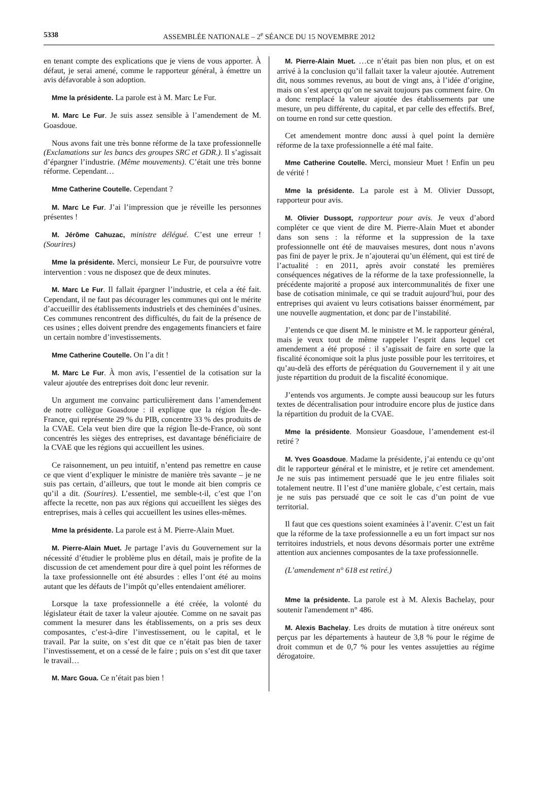5338 ASSEMBLÉE NATIONALE – 2<sup>e</sup> SÉANCE DU 15 NOVEMBRE 2012
en tenant compte des explications que je viens de vous apporter. À défaut, je serai amené, comme le rapporteur général, à émettre un avis défavorable à son adoption.
Mme la présidente. La parole est à M. Marc Le Fur.
M. Marc Le Fur. Je suis assez sensible à l’amendement de M. Goasdoue.
Nous avons fait une très bonne réforme de la taxe professionnelle (Exclamations sur les bancs des groupes SRC et GDR.). Il s’agissait d’épargner l’industrie. (Même mouvements). C’était une très bonne réforme. Cependant…
Mme Catherine Coutelle. Cependant ?
M. Marc Le Fur. J’ai l’impression que je réveille les personnes présentes !
M. Jérôme Cahuzac, ministre délégué. C’est une erreur ! (Sourires)
Mme la présidente. Merci, monsieur Le Fur, de poursuivre votre intervention : vous ne disposez que de deux minutes.
M. Marc Le Fur. Il fallait épargner l’industrie, et cela a été fait. Cependant, il ne faut pas décourager les communes qui ont le mérite d’accueillir des établissements industriels et des cheminées d’usines. Ces communes rencontrent des difficultés, du fait de la présence de ces usines ; elles doivent prendre des engagements financiers et faire un certain nombre d’investissements.
Mme Catherine Coutelle. On l’a dit !
M. Marc Le Fur. À mon avis, l’essentiel de la cotisation sur la valeur ajoutée des entreprises doit donc leur revenir.
Un argument me convainc particulièrement dans l’amendement de notre collègue Goasdoue : il explique que la région Île-de-France, qui représente 29 % du PIB, concentre 33 % des produits de la CVAE. Cela veut bien dire que la région Île-de-France, où sont concentrés les sièges des entreprises, est davantage bénéficiaire de la CVAE que les régions qui accueillent les usines.
Ce raisonnement, un peu intuitif, n’entend pas remettre en cause ce que vient d’expliquer le ministre de manière très savante – je ne suis pas certain, d’ailleurs, que tout le monde ait bien compris ce qu’il a dit. (Sourires). L’essentiel, me semble-t-il, c’est que l’on affecte la recette, non pas aux régions qui accueillent les sièges des entreprises, mais à celles qui accueillent les usines elles-mêmes.
Mme la présidente. La parole est à M. Pierre-Alain Muet.
M. Pierre-Alain Muet. Je partage l’avis du Gouvernement sur la nécessité d’étudier le problème plus en détail, mais je profite de la discussion de cet amendement pour dire à quel point les réformes de la taxe professionnelle ont été absurdes : elles l’ont été au moins autant que les défauts de l’impôt qu’elles entendaient améliorer.
Lorsque la taxe professionnelle a été créée, la volonté du législateur était de taxer la valeur ajoutée. Comme on ne savait pas comment la mesurer dans les établissements, on a pris ses deux composantes, c’est-à-dire l’investissement, ou le capital, et le travail. Par la suite, on s’est dit que ce n’était pas bien de taxer l’investissement, et on a cessé de le faire ; puis on s’est dit que taxer le travail…
M. Marc Goua. Ce n’était pas bien !
M. Pierre-Alain Muet. …ce n’était pas bien non plus, et on est arrivé à la conclusion qu’il fallait taxer la valeur ajoutée. Autrement dit, nous sommes revenus, au bout de vingt ans, à l’idée d’origine, mais on s’est aperçu qu’on ne savait toujours pas comment faire. On a donc remplacé la valeur ajoutée des établissements par une mesure, un peu différente, du capital, et par celle des effectifs. Bref, on tourne en rond sur cette question.
Cet amendement montre donc aussi à quel point la dernière réforme de la taxe professionnelle a été mal faite.
Mme Catherine Coutelle. Merci, monsieur Muet ! Enfin un peu de vérité !
Mme la présidente. La parole est à M. Olivier Dussopt, rapporteur pour avis.
M. Olivier Dussopt, rapporteur pour avis. Je veux d’abord compléter ce que vient de dire M. Pierre-Alain Muet et abonder dans son sens : la réforme et la suppression de la taxe professionnelle ont été de mauvaises mesures, dont nous n’avons pas fini de payer le prix. Je n’ajouterai qu’un élément, qui est tiré de l’actualité : en 2011, après avoir constaté les premières conséquences négatives de la réforme de la taxe professionnelle, la précédente majorité a proposé aux intercommunalités de fixer une base de cotisation minimale, ce qui se traduit aujourd’hui, pour des entreprises qui avaient vu leurs cotisations baisser énormément, par une nouvelle augmentation, et donc par de l’instabilité.
J’entends ce que disent M. le ministre et M. le rapporteur général, mais je veux tout de même rappeler l’esprit dans lequel cet amendement a été proposé : il s’agissait de faire en sorte que la fiscalité économique soit la plus juste possible pour les territoires, et qu’au-delà des efforts de péréquation du Gouvernement il y ait une juste répartition du produit de la fiscalité économique.
J’entends vos arguments. Je compte aussi beaucoup sur les futurs textes de décentralisation pour introduire encore plus de justice dans la répartition du produit de la CVAE.
Mme la présidente. Monsieur Goasdoue, l’amendement est-il retiré ?
M. Yves Goasdoue. Madame la présidente, j’ai entendu ce qu’ont dit le rapporteur général et le ministre, et je retire cet amendement. Je ne suis pas intimement persuadé que le jeu entre filiales soit totalement neutre. Il l’est d’une manière globale, c’est certain, mais je ne suis pas persuadé que ce soit le cas d’un point de vue territorial.
Il faut que ces questions soient examinées à l’avenir. C’est un fait que la réforme de la taxe professionnelle a eu un fort impact sur nos territoires industriels, et nous devons désormais porter une extrême attention aux anciennes composantes de la taxe professionnelle.
(L’amendement n° 618 est retiré.)
Mme la présidente. La parole est à M. Alexis Bachelay, pour soutenir l'amendement n° 486.
M. Alexis Bachelay. Les droits de mutation à titre onéreux sont perçus par les départements à hauteur de 3,8 % pour le régime de droit commun et de 0,7 % pour les ventes assujetties au régime dérogatoire.